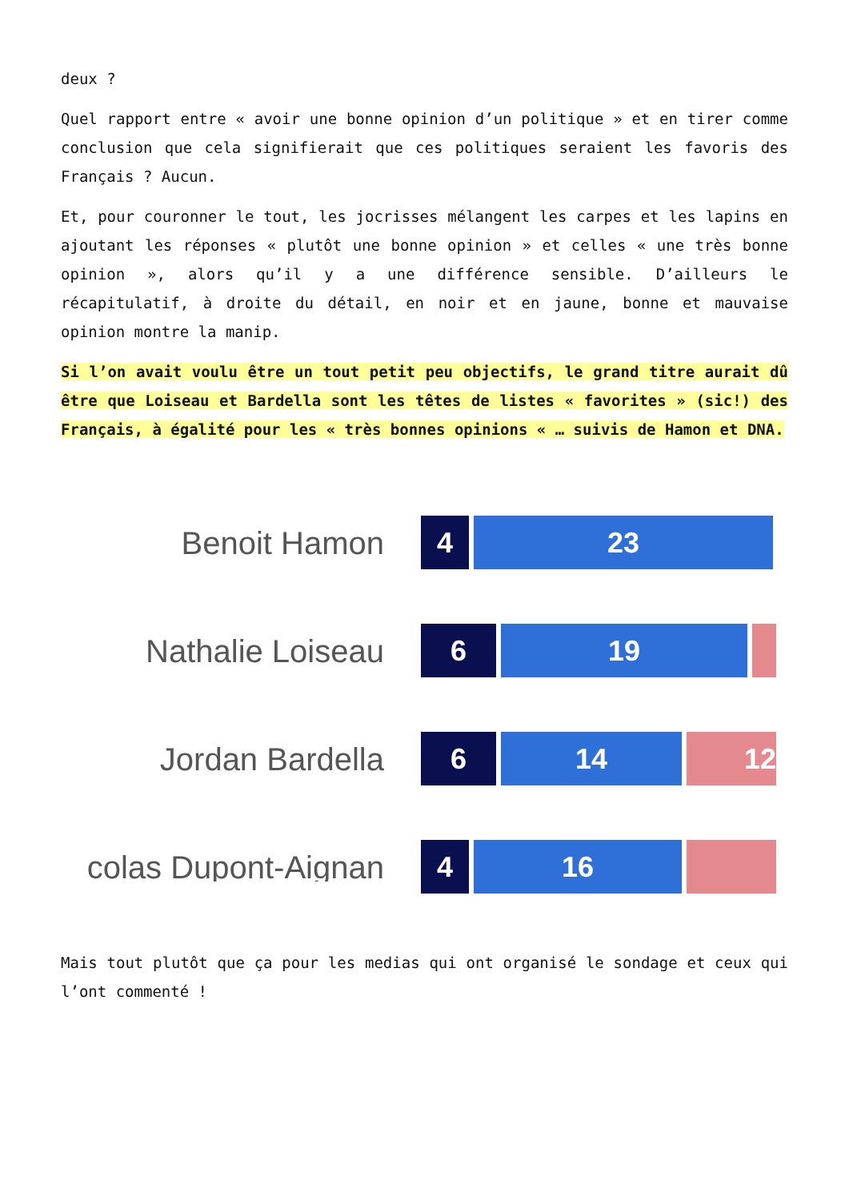deux ?
Quel rapport entre « avoir une bonne opinion d’un politique » et en tirer comme conclusion que cela signifierait que ces politiques seraient les favoris des Français ? Aucun.
Et, pour couronner le tout, les jocrisses mélangent les carpes et les lapins en ajoutant les réponses « plutôt une bonne opinion » et celles « une très bonne opinion », alors qu’il y a une différence sensible. D’ailleurs le récapitulatif, à droite du détail, en noir et en jaune, bonne et mauvaise opinion montre la manip.
Si l’on avait voulu être un tout petit peu objectifs, le grand titre aurait dû être que Loiseau et Bardella sont les têtes de listes « favorites » (sic!) des Français, à égalité pour les « très bonnes opinions « … suivis de Hamon et DNA.
Benoit Hamon
4 23
Nathalie Loiseau
6 19
Jordan Bardella
6 14 12
colas Dupont-Aignan
4 16
Mais tout plutôt que ça pour les medias qui ont organisé le sondage et ceux qui l’ont commenté !